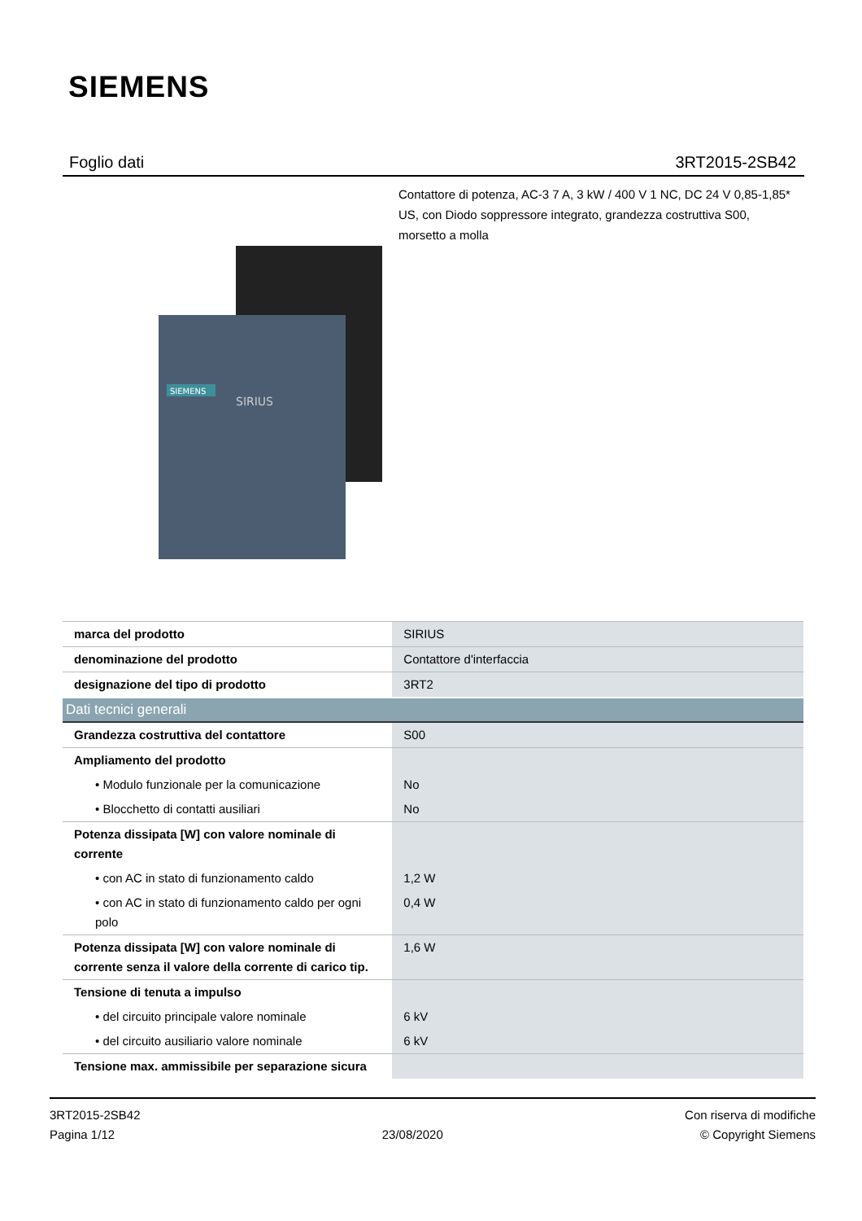SIEMENS
Foglio dati 3RT2015-2SB42
Contattore di potenza, AC-3 7 A, 3 kW / 400 V 1 NC, DC 24 V 0,85-1,85* US, con Diodo soppressore integrato, grandezza costruttiva S00, morsetto a molla
SIEMENS
SIRIUS
| marca del prodotto | SIRIUS |
| denominazione del prodotto | Contattore d'interfaccia |
| designazione del tipo di prodotto | 3RT2 |
| Dati tecnici generali | |
| --- | --- |
| Grandezza costruttiva del contattore | S00 |
| Ampliamento del prodotto | |
| • Modulo funzionale per la comunicazione | No |
| • Blocchetto di contatti ausiliari | No |
| Potenza dissipata [W] con valore nominale di corrente | |
| • con AC in stato di funzionamento caldo | 1,2 W |
| • con AC in stato di funzionamento caldo per ogni polo | 0,4 W |
| Potenza dissipata [W] con valore nominale di corrente senza il valore della corrente di carico tip. | 1,6 W |
| Tensione di tenuta a impulso | |
| • del circuito principale valore nominale | 6 kV |
| • del circuito ausiliario valore nominale | 6 kV |
| Tensione max. ammissibile per separazione sicura | |
3RT2015-2SB42
Pagina 1/12
23/08/2020
Con riserva di modifiche
© Copyright Siemens